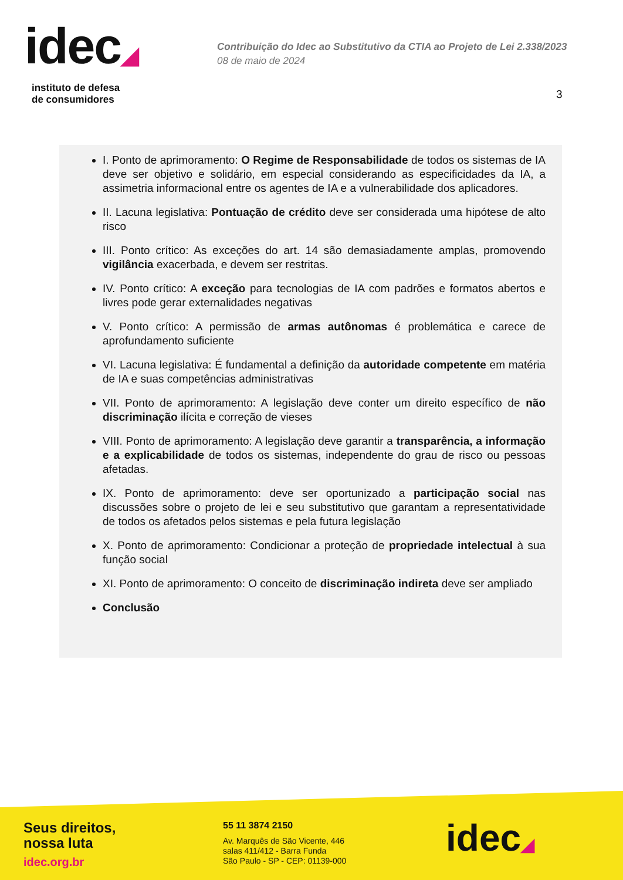idec◢
instituto de defesa
de consumidores
Contribuição do Idec ao Substitutivo da CTIA ao Projeto de Lei 2.338/2023
08 de maio de 2024
3
I. Ponto de aprimoramento: O Regime de Responsabilidade de todos os sistemas de IA deve ser objetivo e solidário, em especial considerando as especificidades da IA, a assimetria informacional entre os agentes de IA e a vulnerabilidade dos aplicadores.
II. Lacuna legislativa: Pontuação de crédito deve ser considerada uma hipótese de alto risco
III. Ponto crítico: As exceções do art. 14 são demasiadamente amplas, promovendo vigilância exacerbada, e devem ser restritas.
IV. Ponto crítico: A exceção para tecnologias de IA com padrões e formatos abertos e livres pode gerar externalidades negativas
V. Ponto crítico: A permissão de armas autônomas é problemática e carece de aprofundamento suficiente
VI. Lacuna legislativa: É fundamental a definição da autoridade competente em matéria de IA e suas competências administrativas
VII. Ponto de aprimoramento: A legislação deve conter um direito específico de não discriminação ilícita e correção de vieses
VIII. Ponto de aprimoramento: A legislação deve garantir a transparência, a informação e a explicabilidade de todos os sistemas, independente do grau de risco ou pessoas afetadas.
IX. Ponto de aprimoramento: deve ser oportunizado a participação social nas discussões sobre o projeto de lei e seu substitutivo que garantam a representatividade de todos os afetados pelos sistemas e pela futura legislação
X. Ponto de aprimoramento: Condicionar a proteção de propriedade intelectual à sua função social
XI. Ponto de aprimoramento: O conceito de discriminação indireta deve ser ampliado
Conclusão
Seus direitos,
nossa luta
idec.org.br
55 11 3874 2150
Av. Marquês de São Vicente, 446
salas 411/412 - Barra Funda
São Paulo - SP - CEP: 01139-000
idec◢